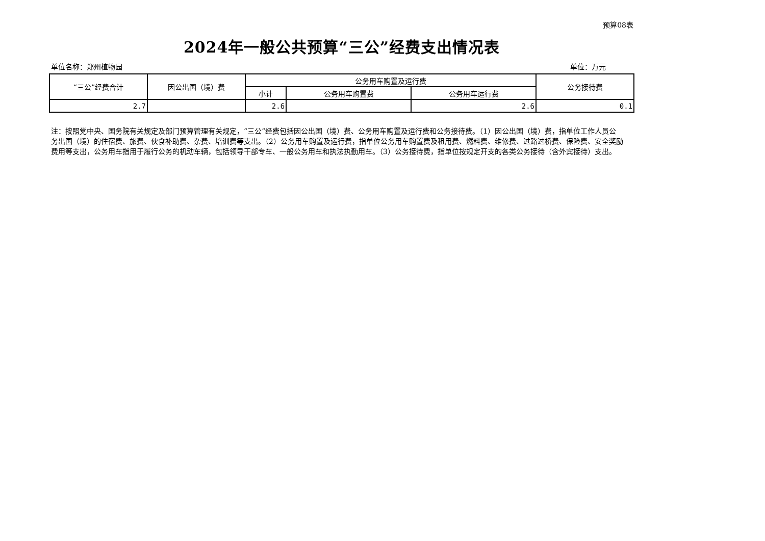预算08表
2024年一般公共预算“三公”经费支出情况表
单位名称：郑州植物园 单位：万元
| “三公”经费合计 | 因公出国（境）费 | 公务用车购置及运行费 | | | 公务接待费 |
| --- | --- | --- | --- | --- | --- |
| | | 小计 | 公务用车购置费 | 公务用车运行费 | |
| 2.7 | | 2.6 | | 2.6 | 0.1 |
注：按照党中央、国务院有关规定及部门预算管理有关规定，“三公”经费包括因公出国（境）费、公务用车购置及运行费和公务接待费。（1）因公出国（境）费，指单位工作人员公务出国（境）的住宿费、旅费、伙食补助费、杂费、培训费等支出。（2）公务用车购置及运行费，指单位公务用车购置费及租用费、燃料费、维修费、过路过桥费、保险费、安全奖励费用等支出，公务用车指用于履行公务的机动车辆，包括领导干部专车、一般公务用车和执法执勤用车。（3）公务接待费，指单位按规定开支的各类公务接待（含外宾接待）支出。